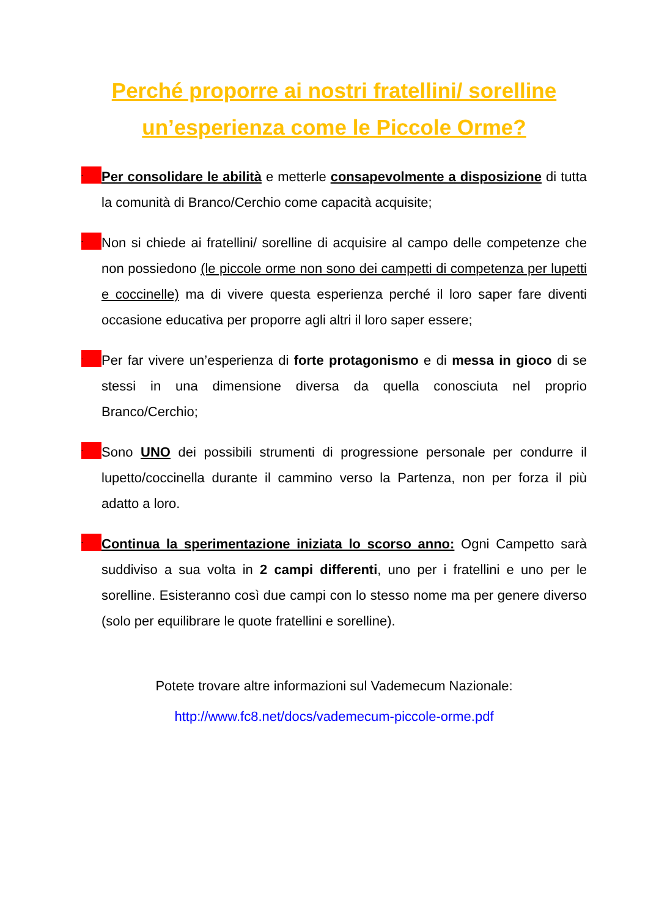Perché proporre ai nostri fratellini/ sorelline
un’esperienza come le Piccole Orme?
-
Per consolidare le abilità e metterle consapevolmente a disposizione di tutta la comunità di Branco/Cerchio come capacità acquisite;
-
Non si chiede ai fratellini/ sorelline di acquisire al campo delle competenze che non possiedono (le piccole orme non sono dei campetti di competenza per lupetti e coccinelle) ma di vivere questa esperienza perché il loro saper fare diventi occasione educativa per proporre agli altri il loro saper essere;
-
Per far vivere un’esperienza di forte protagonismo e di messa in gioco di se stessi in una dimensione diversa da quella conosciuta nel proprio Branco/Cerchio;
-
Sono UNO dei possibili strumenti di progressione personale per condurre il lupetto/coccinella durante il cammino verso la Partenza, non per forza il più adatto a loro.
-
Continua la sperimentazione iniziata lo scorso anno: Ogni Campetto sarà suddiviso a sua volta in 2 campi differenti, uno per i fratellini e uno per le sorelline. Esisteranno così due campi con lo stesso nome ma per genere diverso (solo per equilibrare le quote fratellini e sorelline).
Potete trovare altre informazioni sul Vademecum Nazionale:
http://www.fc8.net/docs/vademecum-piccole-orme.pdf